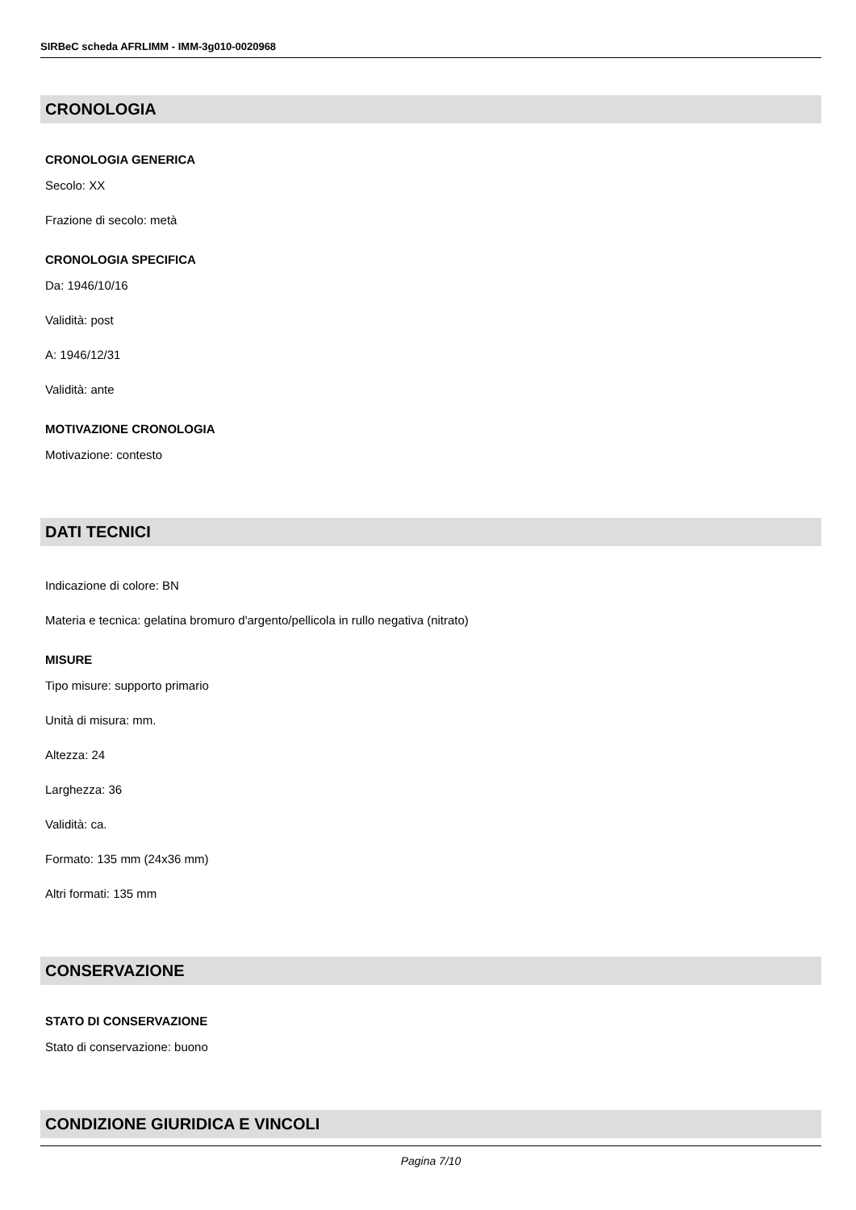SIRBeC scheda AFRLIMM - IMM-3g010-0020968
CRONOLOGIA
CRONOLOGIA GENERICA
Secolo: XX
Frazione di secolo: metà
CRONOLOGIA SPECIFICA
Da: 1946/10/16
Validità: post
A: 1946/12/31
Validità: ante
MOTIVAZIONE CRONOLOGIA
Motivazione: contesto
DATI TECNICI
Indicazione di colore: BN
Materia e tecnica: gelatina bromuro d'argento/pellicola in rullo negativa (nitrato)
MISURE
Tipo misure: supporto primario
Unità di misura: mm.
Altezza: 24
Larghezza: 36
Validità: ca.
Formato: 135 mm (24x36 mm)
Altri formati: 135 mm
CONSERVAZIONE
STATO DI CONSERVAZIONE
Stato di conservazione: buono
CONDIZIONE GIURIDICA E VINCOLI
Pagina 7/10